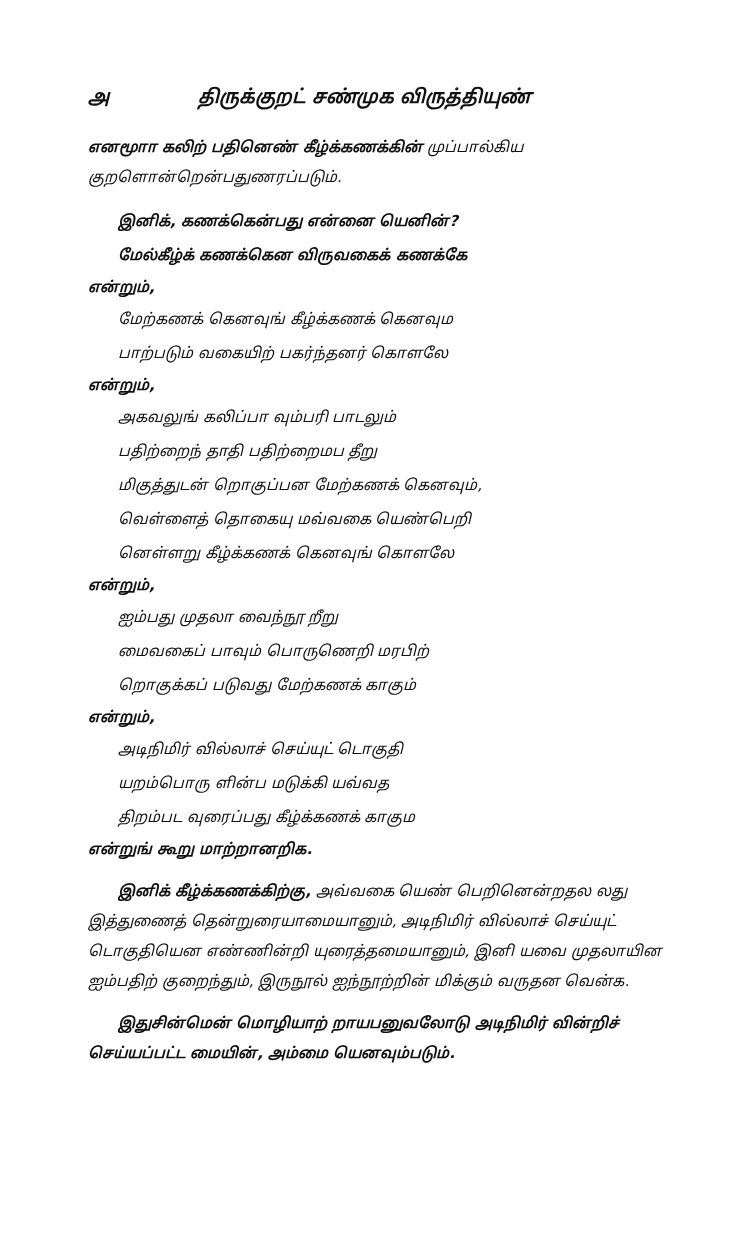அ திருக்குறட் சண்முக விருத்தியுண்
எனமூாா கலிற் பதினெண் கீழ்க்கணக்கின் முப்பால்கிய குறளொன்றென்பதுணரப்படும்.
இனிக், கணக்கென்பது என்னை யெனின்?
மேல்கீழ்க் கணக்கென விருவகைக் கணக்கே
என்றும்,
மேற்கணக் கெனவுங் கீழ்க்கணக் கெனவும
பாற்படும் வகையிற் பகர்ந்தனர் கொளலே
என்றும்,
அகவலுங் கலிப்பா வும்பரி பாடலும்
பதிற்றைந் தாதி பதிற்றைமப தீறு
மிகுத்துடன் றொகுப்பன மேற்கணக் கெனவும்,
வெள்ளைத் தொகையு மவ்வகை யெண்பெறி
னெள்ளறு கீழ்க்கணக் கெனவுங் கொளலே
என்றும்,
ஐம்பது முதலா வைந்நூ றீறு
மைவகைப் பாவும் பொருணெறி மரபிற்
றொகுக்கப் படுவது மேற்கணக் காகும்
என்றும்,
அடிநிமிர் வில்லாச் செய்யுட் டொகுதி
யறம்பொரு ளின்ப மடுக்கி யவ்வத
திறம்பட வுரைப்பது கீழ்க்கணக் காகும
என்றுங் கூறு மாற்றானறிக.
இனிக் கீழ்க்கணக்கிற்கு, அவ்வகை யெண் பெறினென்றதல லது இத்துணைத் தென்றுரையாமையானும், அடிநிமிர் வில்லாச் செய்யுட் டொகுதியென எண்ணின்றி யுரைத்தமையானும், இனி யவை முதலாயின ஐம்பதிற் குறைந்தும், இருநூல் ஐந்நூற்றின் மிக்கும் வருதன வென்க.
இதுசின்மென் மொழியாற் றாயபனுவலோடு அடிநிமிர் வின்றிச் செய்யப்பட்ட மையின், அம்மை யெனவும்படும்.